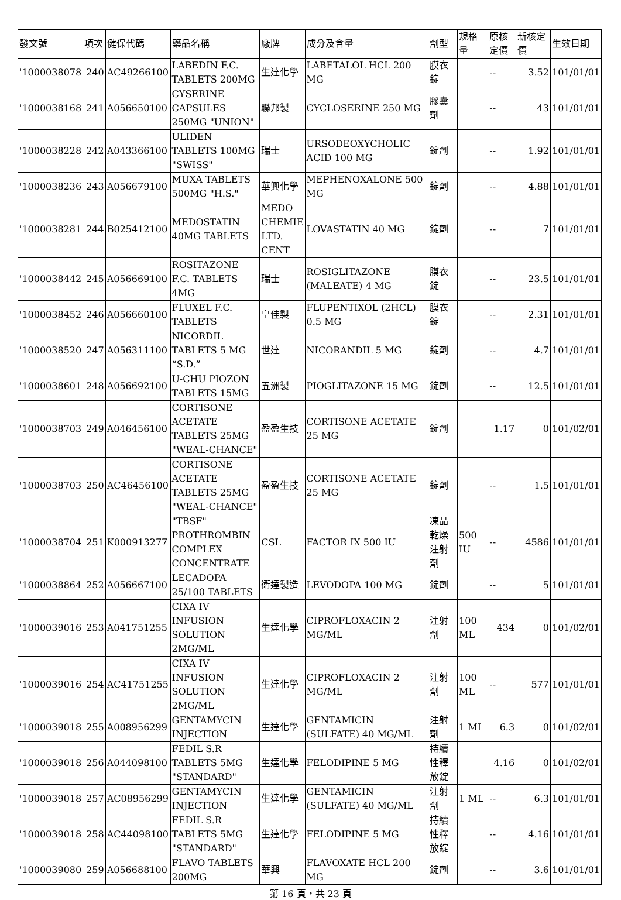| 發文號 | 項次 | 健保代碼 | 藥品名稱 | 廠牌 | 成分及含量 | 劑型 | 規格量 | 原核定價 | 新核定價 | 生效日期 |
| --- | --- | --- | --- | --- | --- | --- | --- | --- | --- | --- |
| '1000038078 | 240 | AC49266100 | LABEDIN F.C. TABLETS 200MG | 生達化學 | LABETALOL HCL 200 MG | 膜衣錠 | | -- | 3.52 | 101/01/01 |
| '1000038168 | 241 | A056650100 | CYSERINE CAPSULES 250MG "UNION" | 聯邦製 | CYCLOSERINE 250 MG | 膠囊劑 | | -- | 43 | 101/01/01 |
| '1000038228 | 242 | A043366100 | ULIDEN TABLETS 100MG "SWISS" | 瑞士 | URSODEOXYCHOLIC ACID 100 MG | 錠劑 | | -- | 1.92 | 101/01/01 |
| '1000038236 | 243 | A056679100 | MUXA TABLETS 500MG "H.S." | 華興化學 | MEPHENOXALONE 500 MG | 錠劑 | | -- | 4.88 | 101/01/01 |
| '1000038281 | 244 | B025412100 | MEDOSTATIN 40MG TABLETS | MEDO CHEMIE LTD. CENT | LOVASTATIN 40 MG | 錠劑 | | -- | 7 | 101/01/01 |
| '1000038442 | 245 | A056669100 | ROSITAZONE F.C. TABLETS 4MG | 瑞士 | ROSIGLITAZONE (MALEATE) 4 MG | 膜衣錠 | | -- | 23.5 | 101/01/01 |
| '1000038452 | 246 | A056660100 | FLUXEL F.C. TABLETS | 皇佳製 | FLUPENTIXOL (2HCL) 0.5 MG | 膜衣錠 | | -- | 2.31 | 101/01/01 |
| '1000038520 | 247 | A056311100 | NICORDIL TABLETS 5 MG “S.D.” | 世達 | NICORANDIL 5 MG | 錠劑 | | -- | 4.7 | 101/01/01 |
| '1000038601 | 248 | A056692100 | U-CHU PIOZON TABLETS 15MG | 五洲製 | PIOGLITAZONE 15 MG | 錠劑 | | -- | 12.5 | 101/01/01 |
| '1000038703 | 249 | A046456100 | CORTISONE ACETATE TABLETS 25MG "WEAL-CHANCE" | 盈盈生技 | CORTISONE ACETATE 25 MG | 錠劑 | | 1.17 | 0 | 101/02/01 |
| '1000038703 | 250 | AC46456100 | CORTISONE ACETATE TABLETS 25MG "WEAL-CHANCE" | 盈盈生技 | CORTISONE ACETATE 25 MG | 錠劑 | | -- | 1.5 | 101/01/01 |
| '1000038704 | 251 | K000913277 | "TBSF" PROTHROMBIN COMPLEX CONCENTRATE | CSL | FACTOR IX 500 IU | 凍晶乾燥注射劑 | 500 IU | -- | 4586 | 101/01/01 |
| '1000038864 | 252 | A056667100 | LECADOPA 25/100 TABLETS | 衛達製造 | LEVODOPA 100 MG | 錠劑 | | -- | 5 | 101/01/01 |
| '1000039016 | 253 | A041751255 | CIXA IV INFUSION SOLUTION 2MG/ML | 生達化學 | CIPROFLOXACIN 2 MG/ML | 注射劑 | 100 ML | 434 | 0 | 101/02/01 |
| '1000039016 | 254 | AC41751255 | CIXA IV INFUSION SOLUTION 2MG/ML | 生達化學 | CIPROFLOXACIN 2 MG/ML | 注射劑 | 100 ML | -- | 577 | 101/01/01 |
| '1000039018 | 255 | A008956299 | GENTAMYCIN INJECTION | 生達化學 | GENTAMICIN (SULFATE) 40 MG/ML | 注射劑 | 1 ML | 6.3 | 0 | 101/02/01 |
| '1000039018 | 256 | A044098100 | FEDIL S.R TABLETS 5MG "STANDARD" | 生達化學 | FELODIPINE 5 MG | 持續性釋放錠 | | 4.16 | 0 | 101/02/01 |
| '1000039018 | 257 | AC08956299 | GENTAMYCIN INJECTION | 生達化學 | GENTAMICIN (SULFATE) 40 MG/ML | 注射劑 | 1 ML | -- | 6.3 | 101/01/01 |
| '1000039018 | 258 | AC44098100 | FEDIL S.R TABLETS 5MG "STANDARD" | 生達化學 | FELODIPINE 5 MG | 持續性釋放錠 | | -- | 4.16 | 101/01/01 |
| '1000039080 | 259 | A056688100 | FLAVO TABLETS 200MG | 華興 | FLAVOXATE HCL 200 MG | 錠劑 | | -- | 3.6 | 101/01/01 |
第 16 頁，共 23 頁